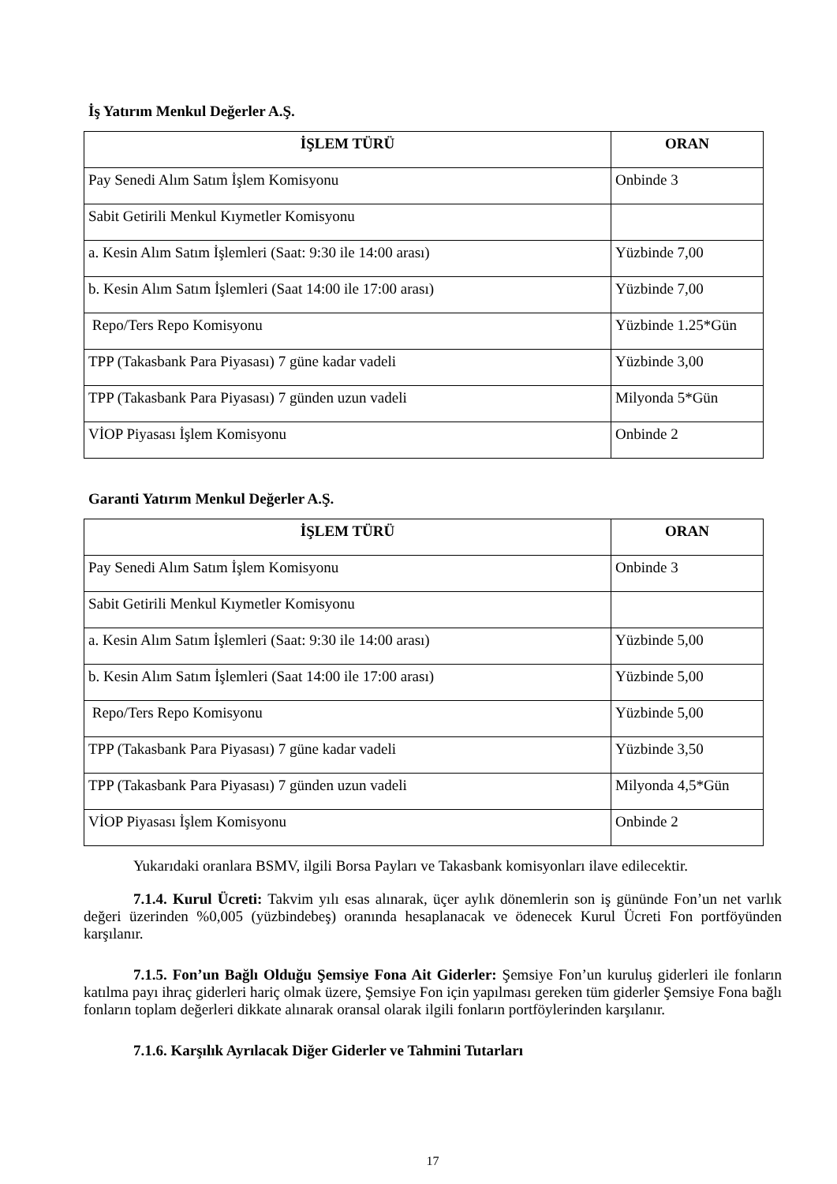İş Yatırım Menkul Değerler A.Ş.
| İŞLEM TÜRÜ | ORAN |
| --- | --- |
| Pay Senedi Alım Satım İşlem Komisyonu | Onbinde 3 |
| Sabit Getirili Menkul Kıymetler Komisyonu | |
| a. Kesin Alım Satım İşlemleri (Saat: 9:30 ile 14:00 arası) | Yüzbinde 7,00 |
| b. Kesin Alım Satım İşlemleri (Saat 14:00 ile 17:00 arası) | Yüzbinde 7,00 |
| Repo/Ters Repo Komisyonu | Yüzbinde 1.25*Gün |
| TPP (Takasbank Para Piyasası) 7 güne kadar vadeli | Yüzbinde 3,00 |
| TPP (Takasbank Para Piyasası) 7 günden uzun vadeli | Milyonda 5*Gün |
| VİOP Piyasası İşlem Komisyonu | Onbinde 2 |
Garanti Yatırım Menkul Değerler A.Ş.
| İŞLEM TÜRÜ | ORAN |
| --- | --- |
| Pay Senedi Alım Satım İşlem Komisyonu | Onbinde 3 |
| Sabit Getirili Menkul Kıymetler Komisyonu | |
| a. Kesin Alım Satım İşlemleri (Saat: 9:30 ile 14:00 arası) | Yüzbinde 5,00 |
| b. Kesin Alım Satım İşlemleri (Saat 14:00 ile 17:00 arası) | Yüzbinde 5,00 |
| Repo/Ters Repo Komisyonu | Yüzbinde 5,00 |
| TPP (Takasbank Para Piyasası) 7 güne kadar vadeli | Yüzbinde 3,50 |
| TPP (Takasbank Para Piyasası) 7 günden uzun vadeli | Milyonda 4,5*Gün |
| VİOP Piyasası İşlem Komisyonu | Onbinde 2 |
Yukarıdaki oranlara BSMV, ilgili Borsa Payları ve Takasbank komisyonları ilave edilecektir.
7.1.4. Kurul Ücreti: Takvim yılı esas alınarak, üçer aylık dönemlerin son iş gününde Fon’un net varlık değeri üzerinden %0,005 (yüzbindebeş) oranında hesaplanacak ve ödenecek Kurul Ücreti Fon portföyünden karşılanır.
7.1.5. Fon’un Bağlı Olduğu Şemsiye Fona Ait Giderler: Şemsiye Fon’un kuruluş giderleri ile fonların katılma payı ihraç giderleri hariç olmak üzere, Şemsiye Fon için yapılması gereken tüm giderler Şemsiye Fona bağlı fonların toplam değerleri dikkate alınarak oransal olarak ilgili fonların portföylerinden karşılanır.
7.1.6. Karşılık Ayrılacak Diğer Giderler ve Tahmini Tutarları
17